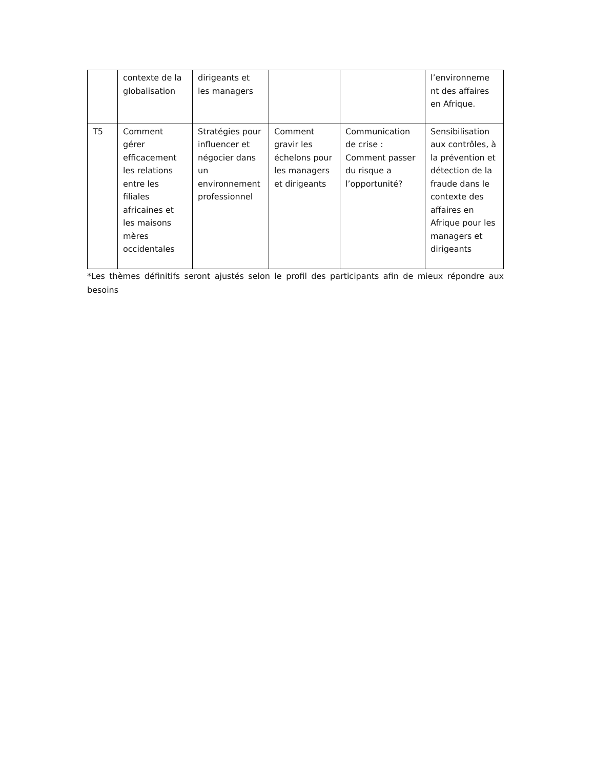| | contexte de la globalisation | dirigeants et les managers | | | l’environneme nt des affaires en Afrique. |
| T5 | Comment gérer efficacement les relations entre les filiales africaines et les maisons mères occidentales | Stratégies pour influencer et négocier dans un environnement professionnel | Comment gravir les échelons pour les managers et dirigeants | Communication de crise : Comment passer du risque a l’opportunité? | Sensibilisation aux contrôles, à la prévention et détection de la fraude dans le contexte des affaires en Afrique pour les managers et dirigeants |
*Les thèmes définitifs seront ajustés selon le profil des participants afin de mieux répondre aux besoins